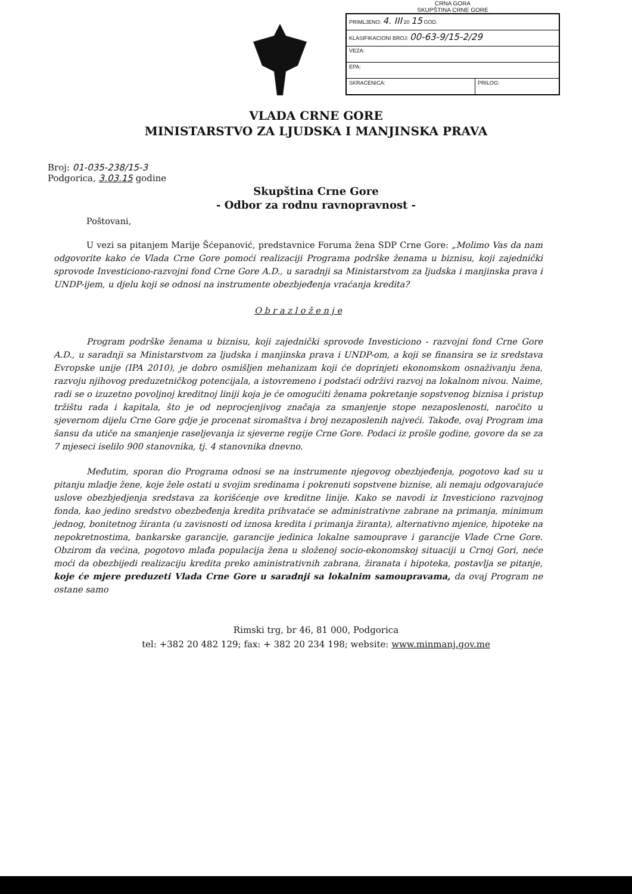CRNA GORA
SKUPŠTINA CRNE GORE
| PRIMLJENO: 4. III 20 15 GOD. | |
| KLASIFIKACIONI BROJ: 00-63-9/15-2/29 | |
| VEZA: | |
| EPA: | |
| SKRAĆENICA: | PRILOG: |
VLADA CRNE GORE
MINISTARSTVO ZA LJUDSKA I MANJINSKA PRAVA
Broj: 01-035-238/15-3
Podgorica, 3.03.15 godine
Skupština Crne Gore
- Odbor za rodnu ravnopravnost -
Poštovani,
U vezi sa pitanjem Marije Šćepanović, predstavnice Foruma žena SDP Crne Gore: „Molimo Vas da nam odgovorite kako će Vlada Crne Gore pomoći realizaciji Programa podrške ženama u biznisu, koji zajednički sprovode Investiciono-razvojni fond Crne Gore A.D., u saradnji sa Ministarstvom za ljudska i manjinska prava i UNDP-ijem, u djelu koji se odnosi na instrumente obezbjeđenja vraćanja kredita?
O b r a z l o ž e n j e
Program podrške ženama u biznisu, koji zajednički sprovode Investiciono - razvojni fond Crne Gore A.D., u saradnji sa Ministarstvom za ljudska i manjinska prava i UNDP-om, a koji se finansira se iz sredstava Evropske unije (IPA 2010), je dobro osmišljen mehanizam koji će doprinjeti ekonomskom osnaživanju žena, razvoju njihovog preduzetničkog potencijala, a istovremeno i podstaći održivi razvoj na lokalnom nivou. Naime, radi se o izuzetno povoljnoj kreditnoj liniji koja je će omogućiti ženama pokretanje sopstvenog biznisa i pristup tržištu rada i kapitala, što je od neprocjenjivog značaja za smanjenje stope nezaposlenosti, naročito u sjevernom dijelu Crne Gore gdje je procenat siromaštva i broj nezaposlenih najveći. Takođe, ovaj Program ima šansu da utiče na smanjenje raseljevanja iz sjeverne regije Crne Gore. Podaci iz prošle godine, govore da se za 7 mjeseci iselilo 900 stanovnika, tj. 4 stanovnika dnevno.
Međutim, sporan dio Programa odnosi se na instrumente njegovog obezbjeđenja, pogotovo kad su u pitanju mladje žene, koje žele ostati u svojim sredinama i pokrenuti sopstvene biznise, ali nemaju odgovarajuće uslove obezbjedjenja sredstava za korišćenje ove kreditne linije. Kako se navodi iz Investiciono razvojnog fonda, kao jedino sredstvo obezbeđenja kredita prihvataće se administrativne zabrane na primanja, minimum jednog, bonitetnog žiranta (u zavisnosti od iznosa kredita i primanja žiranta), alternativno mjenice, hipoteke na nepokretnostima, bankarske garancije, garancije jedinica lokalne samouprave i garancije Vlade Crne Gore. Obzirom da većina, pogotovo mlađa populacija žena u složenoj socio-ekonomskoj situaciji u Crnoj Gori, neće moći da obezbijedi realizaciju kredita preko aministrativnih zabrana, žiranata i hipoteka, postavlja se pitanje, koje će mjere preduzeti Vlada Crne Gore u saradnji sa lokalnim samoupravama, da ovaj Program ne ostane samo
Rimski trg, br 46, 81 000, Podgorica
tel: +382 20 482 129; fax: + 382 20 234 198; website: www.minmanj.gov.me